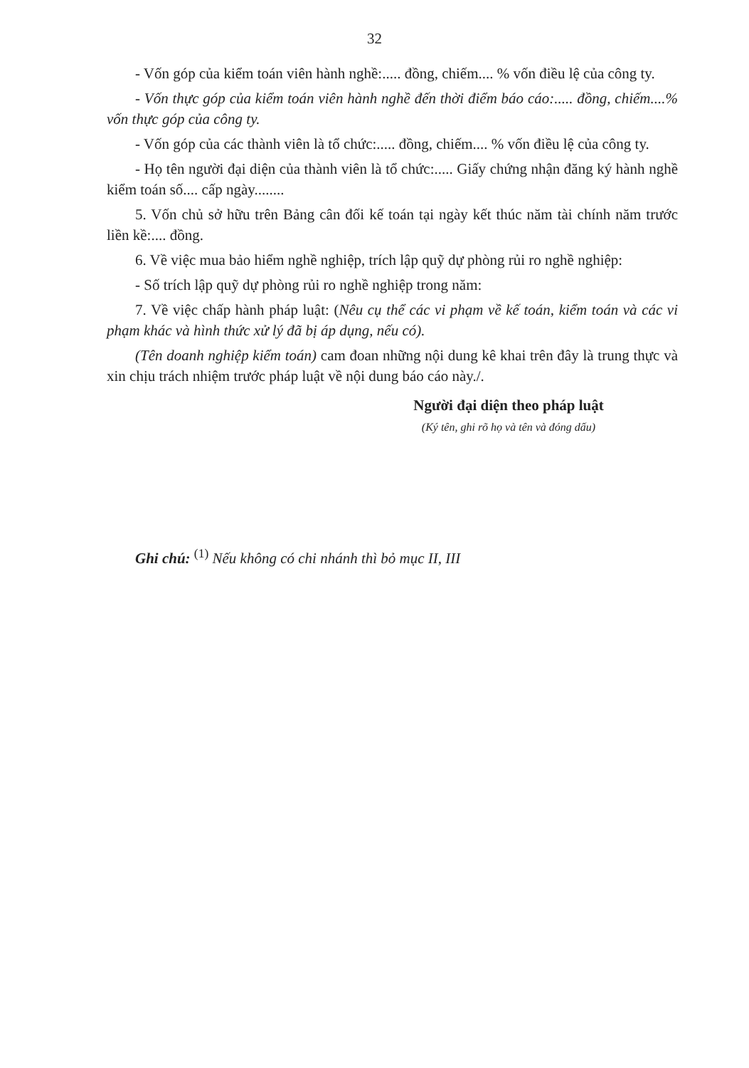32
- Vốn góp của kiểm toán viên hành nghề:..... đồng, chiếm.... % vốn điều lệ của công ty.
- Vốn thực góp của kiểm toán viên hành nghề đến thời điểm báo cáo:..... đồng, chiếm....% vốn thực góp của công ty.
- Vốn góp của các thành viên là tổ chức:..... đồng, chiếm.... % vốn điều lệ của công ty.
- Họ tên người đại diện của thành viên là tổ chức:..... Giấy chứng nhận đăng ký hành nghề kiểm toán số.... cấp ngày........
5. Vốn chủ sở hữu trên Bảng cân đối kế toán tại ngày kết thúc năm tài chính năm trước liền kề:.... đồng.
6. Về việc mua bảo hiểm nghề nghiệp, trích lập quỹ dự phòng rủi ro nghề nghiệp:
- Số trích lập quỹ dự phòng rủi ro nghề nghiệp trong năm:
7. Về việc chấp hành pháp luật: (Nêu cụ thể các vi phạm về kế toán, kiểm toán và các vi phạm khác và hình thức xử lý đã bị áp dụng, nếu có).
(Tên doanh nghiệp kiểm toán) cam đoan những nội dung kê khai trên đây là trung thực và xin chịu trách nhiệm trước pháp luật về nội dung báo cáo này./.
Người đại diện theo pháp luật
(Ký tên, ghi rõ họ và tên và đóng dấu)
Ghi chú: <sup>(1)</sup> Nếu không có chi nhánh thì bỏ mục II, III